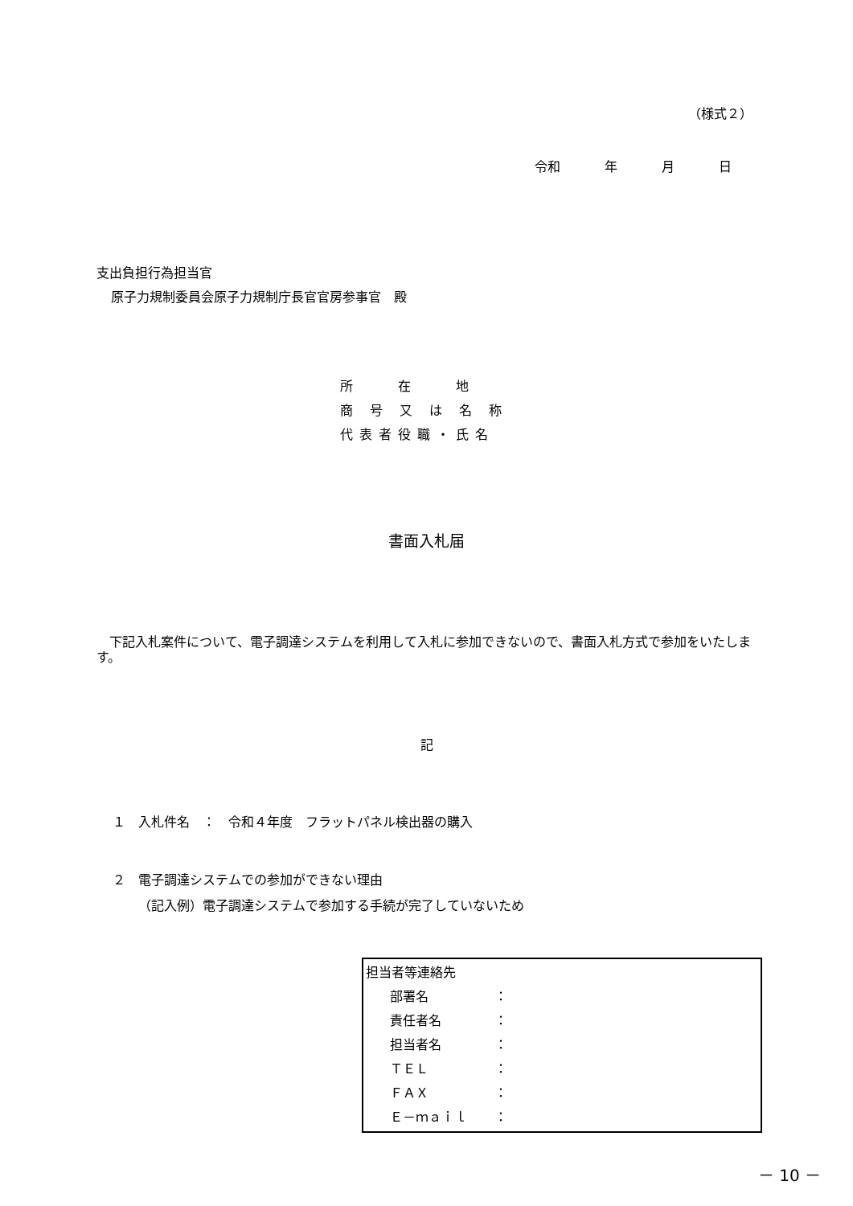（様式２）
令和 年 月 日
支出負担行為担当官
原子力規制委員会原子力規制庁長官官房参事官　殿
所　　在　　地
商 号 又 は 名 称
代表者役職・氏名
書面入札届
　下記入札案件について、電子調達システムを利用して入札に参加できないので、書面入札方式で参加をいたします。
記
１　入札件名　：　令和４年度　フラットパネル検出器の購入
２　電子調達システムでの参加ができない理由
（記入例）電子調達システムで参加する手続が完了していないため
担当者等連絡先
部署名 ：
責任者名 ：
担当者名 ：
ＴＥＬ ：
ＦＡＸ ：
Ｅ－ｍａｉｌ ：
－ 10 －